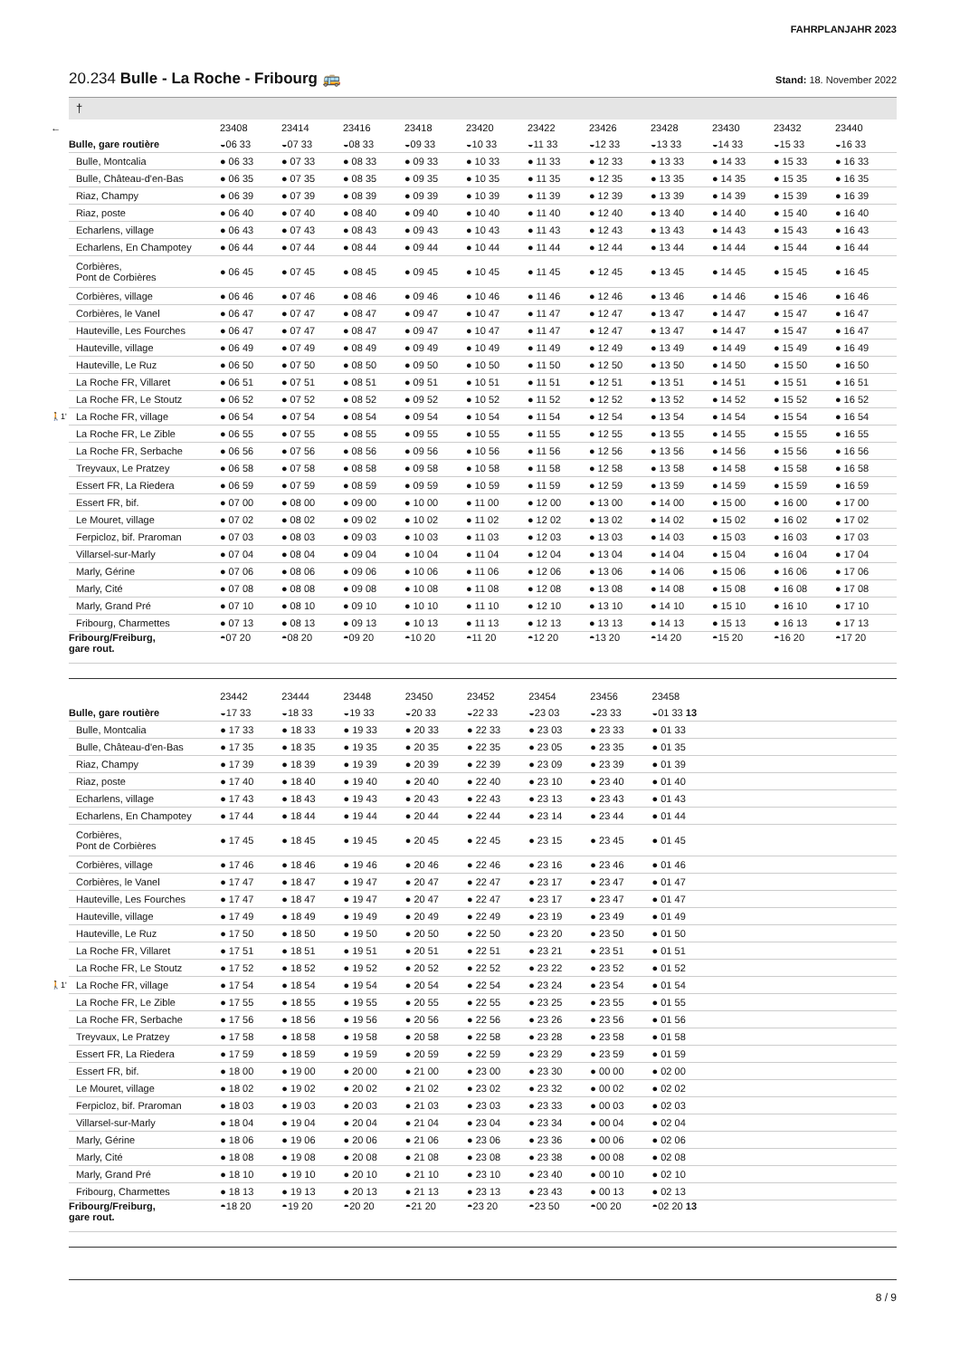FAHRPLANJAHR 2023
20.234 Bulle - La Roche - Fribourg 🚌 Stand: 18. November 2022
†
| ← | | 23408 | 23414 | 23416 | 23418 | 23420 | 23422 | 23426 | 23428 | 23430 | 23432 | 23440 |
| --- | --- | --- | --- | --- | --- | --- | --- | --- | --- | --- | --- | --- |
| | Bulle, gare routière | ◒06 33 | ◒07 33 | ◒08 33 | ◒09 33 | ◒10 33 | ◒11 33 | ◒12 33 | ◒13 33 | ◒14 33 | ◒15 33 | ◒16 33 |
| | Bulle, Montcalia | ● 06 33 | ● 07 33 | ● 08 33 | ● 09 33 | ● 10 33 | ● 11 33 | ● 12 33 | ● 13 33 | ● 14 33 | ● 15 33 | ● 16 33 |
| | Bulle, Château-d'en-Bas | ● 06 35 | ● 07 35 | ● 08 35 | ● 09 35 | ● 10 35 | ● 11 35 | ● 12 35 | ● 13 35 | ● 14 35 | ● 15 35 | ● 16 35 |
| | Riaz, Champy | ● 06 39 | ● 07 39 | ● 08 39 | ● 09 39 | ● 10 39 | ● 11 39 | ● 12 39 | ● 13 39 | ● 14 39 | ● 15 39 | ● 16 39 |
| | Riaz, poste | ● 06 40 | ● 07 40 | ● 08 40 | ● 09 40 | ● 10 40 | ● 11 40 | ● 12 40 | ● 13 40 | ● 14 40 | ● 15 40 | ● 16 40 |
| | Echarlens, village | ● 06 43 | ● 07 43 | ● 08 43 | ● 09 43 | ● 10 43 | ● 11 43 | ● 12 43 | ● 13 43 | ● 14 43 | ● 15 43 | ● 16 43 |
| | Echarlens, En Champotey | ● 06 44 | ● 07 44 | ● 08 44 | ● 09 44 | ● 10 44 | ● 11 44 | ● 12 44 | ● 13 44 | ● 14 44 | ● 15 44 | ● 16 44 |
| | Corbières, Pont de Corbières | ● 06 45 | ● 07 45 | ● 08 45 | ● 09 45 | ● 10 45 | ● 11 45 | ● 12 45 | ● 13 45 | ● 14 45 | ● 15 45 | ● 16 45 |
| | Corbières, village | ● 06 46 | ● 07 46 | ● 08 46 | ● 09 46 | ● 10 46 | ● 11 46 | ● 12 46 | ● 13 46 | ● 14 46 | ● 15 46 | ● 16 46 |
| | Corbières, le Vanel | ● 06 47 | ● 07 47 | ● 08 47 | ● 09 47 | ● 10 47 | ● 11 47 | ● 12 47 | ● 13 47 | ● 14 47 | ● 15 47 | ● 16 47 |
| | Hauteville, Les Fourches | ● 06 47 | ● 07 47 | ● 08 47 | ● 09 47 | ● 10 47 | ● 11 47 | ● 12 47 | ● 13 47 | ● 14 47 | ● 15 47 | ● 16 47 |
| | Hauteville, village | ● 06 49 | ● 07 49 | ● 08 49 | ● 09 49 | ● 10 49 | ● 11 49 | ● 12 49 | ● 13 49 | ● 14 49 | ● 15 49 | ● 16 49 |
| | Hauteville, Le Ruz | ● 06 50 | ● 07 50 | ● 08 50 | ● 09 50 | ● 10 50 | ● 11 50 | ● 12 50 | ● 13 50 | ● 14 50 | ● 15 50 | ● 16 50 |
| | La Roche FR, Villaret | ● 06 51 | ● 07 51 | ● 08 51 | ● 09 51 | ● 10 51 | ● 11 51 | ● 12 51 | ● 13 51 | ● 14 51 | ● 15 51 | ● 16 51 |
| | La Roche FR, Le Stoutz | ● 06 52 | ● 07 52 | ● 08 52 | ● 09 52 | ● 10 52 | ● 11 52 | ● 12 52 | ● 13 52 | ● 14 52 | ● 15 52 | ● 16 52 |
| 🚶1' | La Roche FR, village | ● 06 54 | ● 07 54 | ● 08 54 | ● 09 54 | ● 10 54 | ● 11 54 | ● 12 54 | ● 13 54 | ● 14 54 | ● 15 54 | ● 16 54 |
| | La Roche FR, Le Zible | ● 06 55 | ● 07 55 | ● 08 55 | ● 09 55 | ● 10 55 | ● 11 55 | ● 12 55 | ● 13 55 | ● 14 55 | ● 15 55 | ● 16 55 |
| | La Roche FR, Serbache | ● 06 56 | ● 07 56 | ● 08 56 | ● 09 56 | ● 10 56 | ● 11 56 | ● 12 56 | ● 13 56 | ● 14 56 | ● 15 56 | ● 16 56 |
| | Treyvaux, Le Pratzey | ● 06 58 | ● 07 58 | ● 08 58 | ● 09 58 | ● 10 58 | ● 11 58 | ● 12 58 | ● 13 58 | ● 14 58 | ● 15 58 | ● 16 58 |
| | Essert FR, La Riedera | ● 06 59 | ● 07 59 | ● 08 59 | ● 09 59 | ● 10 59 | ● 11 59 | ● 12 59 | ● 13 59 | ● 14 59 | ● 15 59 | ● 16 59 |
| | Essert FR, bif. | ● 07 00 | ● 08 00 | ● 09 00 | ● 10 00 | ● 11 00 | ● 12 00 | ● 13 00 | ● 14 00 | ● 15 00 | ● 16 00 | ● 17 00 |
| | Le Mouret, village | ● 07 02 | ● 08 02 | ● 09 02 | ● 10 02 | ● 11 02 | ● 12 02 | ● 13 02 | ● 14 02 | ● 15 02 | ● 16 02 | ● 17 02 |
| | Ferpicloz, bif. Praroman | ● 07 03 | ● 08 03 | ● 09 03 | ● 10 03 | ● 11 03 | ● 12 03 | ● 13 03 | ● 14 03 | ● 15 03 | ● 16 03 | ● 17 03 |
| | Villarsel-sur-Marly | ● 07 04 | ● 08 04 | ● 09 04 | ● 10 04 | ● 11 04 | ● 12 04 | ● 13 04 | ● 14 04 | ● 15 04 | ● 16 04 | ● 17 04 |
| | Marly, Gérine | ● 07 06 | ● 08 06 | ● 09 06 | ● 10 06 | ● 11 06 | ● 12 06 | ● 13 06 | ● 14 06 | ● 15 06 | ● 16 06 | ● 17 06 |
| | Marly, Cité | ● 07 08 | ● 08 08 | ● 09 08 | ● 10 08 | ● 11 08 | ● 12 08 | ● 13 08 | ● 14 08 | ● 15 08 | ● 16 08 | ● 17 08 |
| | Marly, Grand Pré | ● 07 10 | ● 08 10 | ● 09 10 | ● 10 10 | ● 11 10 | ● 12 10 | ● 13 10 | ● 14 10 | ● 15 10 | ● 16 10 | ● 17 10 |
| | Fribourg, Charmettes | ● 07 13 | ● 08 13 | ● 09 13 | ● 10 13 | ● 11 13 | ● 12 13 | ● 13 13 | ● 14 13 | ● 15 13 | ● 16 13 | ● 17 13 |
| | Fribourg/Freiburg, gare rout. | ◓07 20 | ◓08 20 | ◓09 20 | ◓10 20 | ◓11 20 | ◓12 20 | ◓13 20 | ◓14 20 | ◓15 20 | ◓16 20 | ◓17 20 |
| | | 23442 | 23444 | 23448 | 23450 | 23452 | 23454 | 23456 | 23458 | | | |
| --- | --- | --- | --- | --- | --- | --- | --- | --- | --- | --- | --- | --- |
| | Bulle, gare routière | ◒17 33 | ◒18 33 | ◒19 33 | ◒20 33 | ◒22 33 | ◒23 03 | ◒23 33 | ◒01 33 13 | | | |
| | Bulle, Montcalia | ● 17 33 | ● 18 33 | ● 19 33 | ● 20 33 | ● 22 33 | ● 23 03 | ● 23 33 | ● 01 33 | | | |
| | Bulle, Château-d'en-Bas | ● 17 35 | ● 18 35 | ● 19 35 | ● 20 35 | ● 22 35 | ● 23 05 | ● 23 35 | ● 01 35 | | | |
| | Riaz, Champy | ● 17 39 | ● 18 39 | ● 19 39 | ● 20 39 | ● 22 39 | ● 23 09 | ● 23 39 | ● 01 39 | | | |
| | Riaz, poste | ● 17 40 | ● 18 40 | ● 19 40 | ● 20 40 | ● 22 40 | ● 23 10 | ● 23 40 | ● 01 40 | | | |
| | Echarlens, village | ● 17 43 | ● 18 43 | ● 19 43 | ● 20 43 | ● 22 43 | ● 23 13 | ● 23 43 | ● 01 43 | | | |
| | Echarlens, En Champotey | ● 17 44 | ● 18 44 | ● 19 44 | ● 20 44 | ● 22 44 | ● 23 14 | ● 23 44 | ● 01 44 | | | |
| | Corbières, Pont de Corbières | ● 17 45 | ● 18 45 | ● 19 45 | ● 20 45 | ● 22 45 | ● 23 15 | ● 23 45 | ● 01 45 | | | |
| | Corbières, village | ● 17 46 | ● 18 46 | ● 19 46 | ● 20 46 | ● 22 46 | ● 23 16 | ● 23 46 | ● 01 46 | | | |
| | Corbières, le Vanel | ● 17 47 | ● 18 47 | ● 19 47 | ● 20 47 | ● 22 47 | ● 23 17 | ● 23 47 | ● 01 47 | | | |
| | Hauteville, Les Fourches | ● 17 47 | ● 18 47 | ● 19 47 | ● 20 47 | ● 22 47 | ● 23 17 | ● 23 47 | ● 01 47 | | | |
| | Hauteville, village | ● 17 49 | ● 18 49 | ● 19 49 | ● 20 49 | ● 22 49 | ● 23 19 | ● 23 49 | ● 01 49 | | | |
| | Hauteville, Le Ruz | ● 17 50 | ● 18 50 | ● 19 50 | ● 20 50 | ● 22 50 | ● 23 20 | ● 23 50 | ● 01 50 | | | |
| | La Roche FR, Villaret | ● 17 51 | ● 18 51 | ● 19 51 | ● 20 51 | ● 22 51 | ● 23 21 | ● 23 51 | ● 01 51 | | | |
| | La Roche FR, Le Stoutz | ● 17 52 | ● 18 52 | ● 19 52 | ● 20 52 | ● 22 52 | ● 23 22 | ● 23 52 | ● 01 52 | | | |
| 🚶1' | La Roche FR, village | ● 17 54 | ● 18 54 | ● 19 54 | ● 20 54 | ● 22 54 | ● 23 24 | ● 23 54 | ● 01 54 | | | |
| | La Roche FR, Le Zible | ● 17 55 | ● 18 55 | ● 19 55 | ● 20 55 | ● 22 55 | ● 23 25 | ● 23 55 | ● 01 55 | | | |
| | La Roche FR, Serbache | ● 17 56 | ● 18 56 | ● 19 56 | ● 20 56 | ● 22 56 | ● 23 26 | ● 23 56 | ● 01 56 | | | |
| | Treyvaux, Le Pratzey | ● 17 58 | ● 18 58 | ● 19 58 | ● 20 58 | ● 22 58 | ● 23 28 | ● 23 58 | ● 01 58 | | | |
| | Essert FR, La Riedera | ● 17 59 | ● 18 59 | ● 19 59 | ● 20 59 | ● 22 59 | ● 23 29 | ● 23 59 | ● 01 59 | | | |
| | Essert FR, bif. | ● 18 00 | ● 19 00 | ● 20 00 | ● 21 00 | ● 23 00 | ● 23 30 | ● 00 00 | ● 02 00 | | | |
| | Le Mouret, village | ● 18 02 | ● 19 02 | ● 20 02 | ● 21 02 | ● 23 02 | ● 23 32 | ● 00 02 | ● 02 02 | | | |
| | Ferpicloz, bif. Praroman | ● 18 03 | ● 19 03 | ● 20 03 | ● 21 03 | ● 23 03 | ● 23 33 | ● 00 03 | ● 02 03 | | | |
| | Villarsel-sur-Marly | ● 18 04 | ● 19 04 | ● 20 04 | ● 21 04 | ● 23 04 | ● 23 34 | ● 00 04 | ● 02 04 | | | |
| | Marly, Gérine | ● 18 06 | ● 19 06 | ● 20 06 | ● 21 06 | ● 23 06 | ● 23 36 | ● 00 06 | ● 02 06 | | | |
| | Marly, Cité | ● 18 08 | ● 19 08 | ● 20 08 | ● 21 08 | ● 23 08 | ● 23 38 | ● 00 08 | ● 02 08 | | | |
| | Marly, Grand Pré | ● 18 10 | ● 19 10 | ● 20 10 | ● 21 10 | ● 23 10 | ● 23 40 | ● 00 10 | ● 02 10 | | | |
| | Fribourg, Charmettes | ● 18 13 | ● 19 13 | ● 20 13 | ● 21 13 | ● 23 13 | ● 23 43 | ● 00 13 | ● 02 13 | | | |
| | Fribourg/Freiburg, gare rout. | ◓18 20 | ◓19 20 | ◓20 20 | ◓21 20 | ◓23 20 | ◓23 50 | ◓00 20 | ◓02 20 13 | | | |
8 / 9